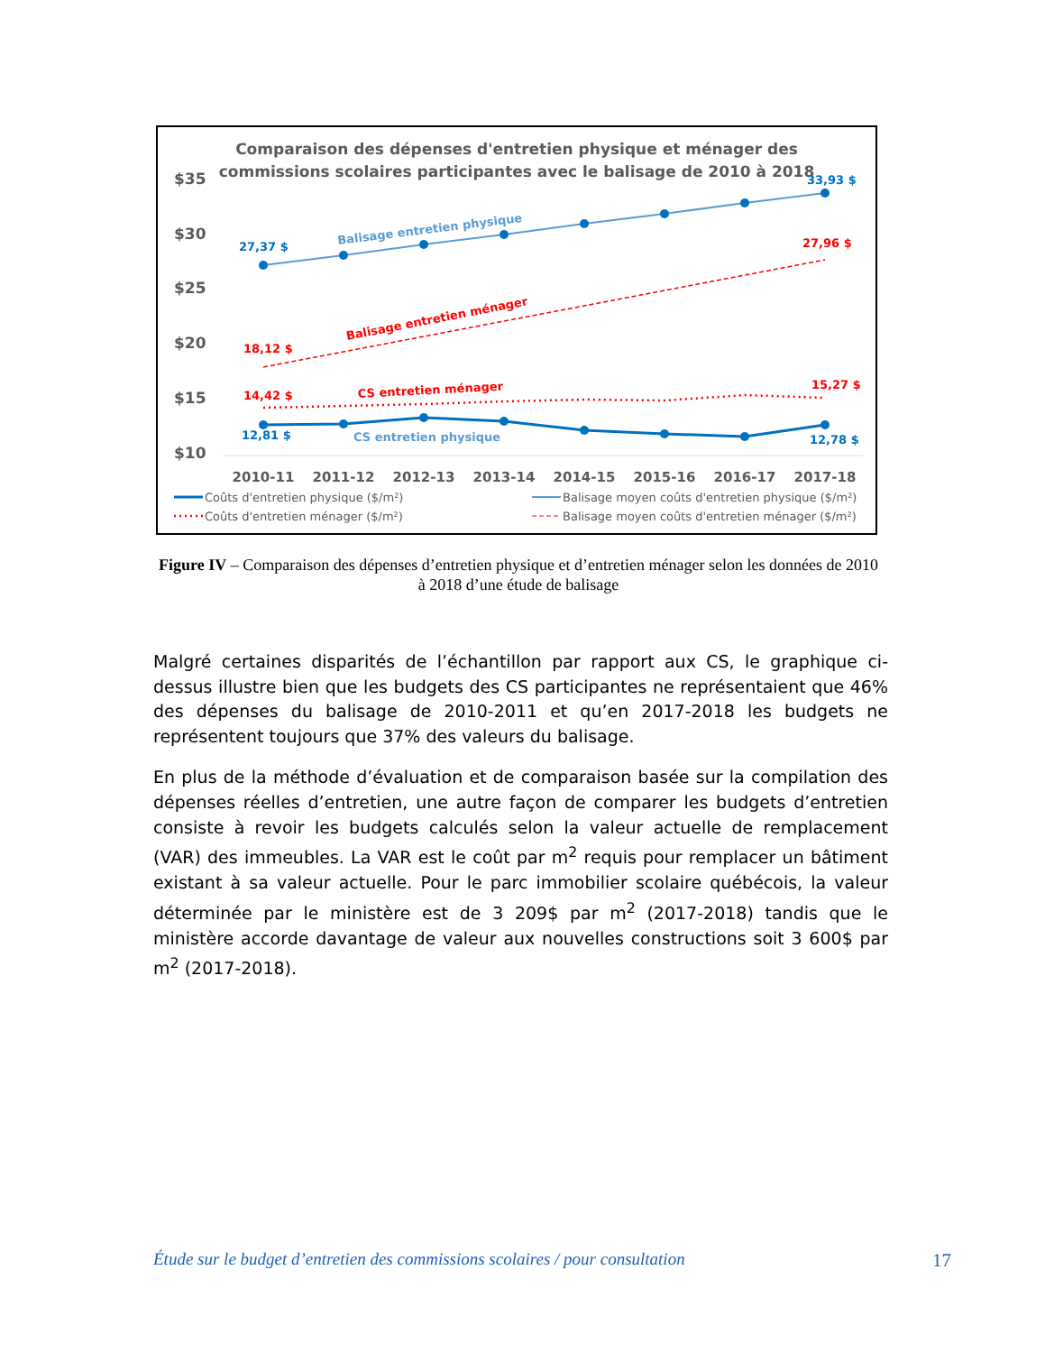Comparaison des dépenses d'entretien physique et ménager des
commissions scolaires participantes avec le balisage de 2010 à 2018
$35
$30
$25
$20
$15
$10
2010-11
2011-12
2012-13
2013-14
2014-15
2015-16
2016-17
2017-18
27,37 $
33,93 $
18,12 $
27,96 $
14,42 $
15,27 $
12,81 $
12,78 $
Balisage entretien physique
Balisage entretien ménager
CS entretien ménager
CS entretien physique
Coûts d'entretien physique ($/m²)
Balisage moyen coûts d'entretien physique ($/m²)
Coûts d'entretien ménager ($/m²)
Balisage moyen coûts d'entretien ménager ($/m²)
Figure IV – Comparaison des dépenses d’entretien physique et d’entretien ménager selon les données de 2010 à 2018 d’une étude de balisage
Malgré certaines disparités de l’échantillon par rapport aux CS, le graphique ci-dessus illustre bien que les budgets des CS participantes ne représentaient que 46% des dépenses du balisage de 2010-2011 et qu’en 2017-2018 les budgets ne représentent toujours que 37% des valeurs du balisage.
En plus de la méthode d’évaluation et de comparaison basée sur la compilation des dépenses réelles d’entretien, une autre façon de comparer les budgets d’entretien consiste à revoir les budgets calculés selon la valeur actuelle de remplacement (VAR) des immeubles. La VAR est le coût par m<sup>2</sup> requis pour remplacer un bâtiment existant à sa valeur actuelle. Pour le parc immobilier scolaire québécois, la valeur déterminée par le ministère est de 3 209$ par m<sup>2</sup> (2017-2018) tandis que le ministère accorde davantage de valeur aux nouvelles constructions soit 3 600$ par m<sup>2</sup> (2017-2018).
Étude sur le budget d’entretien des commissions scolaires / pour consultation 17